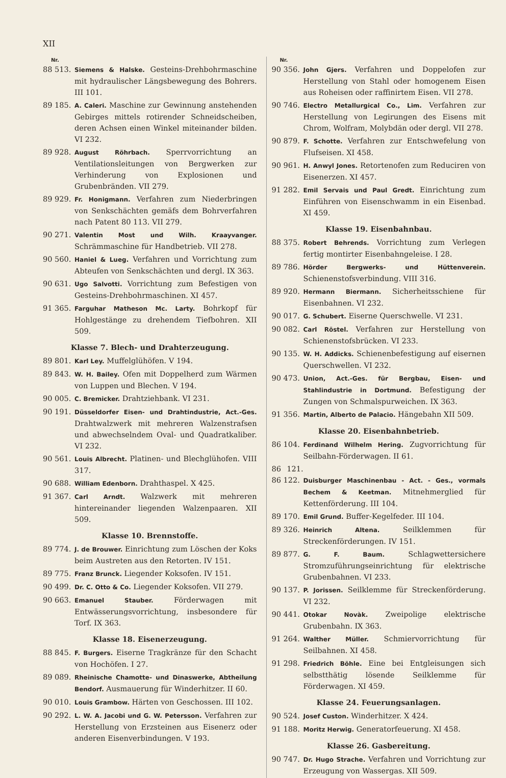XII
Nr.
88 513. Siemens & Halske. Gesteins-Drehbohrmaschine mit hydraulischer Längsbewegung des Bohrers. III 101.
89 185. A. Caleri. Maschine zur Gewinnung anstehenden Gebirges mittels rotirender Schneidscheiben, deren Achsen einen Winkel miteinander bilden. VI 232.
89 928. August Röhrbach. Sperrvorrichtung an Ventilationsleitungen von Bergwerken zur Verhinderung von Explosionen und Grubenbränden. VII 279.
89 929. Fr. Honigmann. Verfahren zum Niederbringen von Senkschächten gemäfs dem Bohrverfahren nach Patent 80 113. VII 279.
90 271. Valentin Most und Wilh. Kraayvanger. Schrämmaschine für Handbetrieb. VII 278.
90 560. Haniel & Lueg. Verfahren und Vorrichtung zum Abteufen von Senkschächten und dergl. IX 363.
90 631. Ugo Salvotti. Vorrichtung zum Befestigen von Gesteins-Drehbohrmaschinen. XI 457.
91 365. Farguhar Matheson Mc. Larty. Bohrkopf für Hohlgestänge zu drehendem Tiefbohren. XII 509.
Klasse 7. Blech- und Drahterzeugung.
89 801. Karl Ley. Muffelglühöfen. V 194.
89 843. W. H. Bailey. Ofen mit Doppelherd zum Wärmen von Luppen und Blechen. V 194.
90 005. C. Bremicker. Drahtziehbank. VI 231.
90 191. Düsseldorfer Eisen- und Drahtindustrie, Act.-Ges. Drahtwalzwerk mit mehreren Walzenstrafsen und abwechselndem Oval- und Quadratkaliber. VI 232.
90 561. Louis Albrecht. Platinen- und Blechglühofen. VIII 317.
90 688. William Edenborn. Drahthaspel. X 425.
91 367. Carl Arndt. Walzwerk mit mehreren hintereinander liegenden Walzenpaaren. XII 509.
Klasse 10. Brennstoffe.
89 774. J. de Brouwer. Einrichtung zum Löschen der Koks beim Austreten aus den Retorten. IV 151.
89 775. Franz Brunck. Liegender Koksofen. IV 151.
90 499. Dr. C. Otto & Co. Liegender Koksofen. VII 279.
90 663. Emanuel Stauber. Förderwagen mit Entwässerungsvorrichtung, insbesondere für Torf. IX 363.
Klasse 18. Eisenerzeugung.
88 845. F. Burgers. Eiserne Tragkränze für den Schacht von Hochöfen. I 27.
89 089. Rheinische Chamotte- und Dinaswerke, Abtheilung Bendorf. Ausmauerung für Winderhitzer. II 60.
90 010. Louis Grambow. Härten von Geschossen. III 102.
90 292. L. W. A. Jacobi und G. W. Petersson. Verfahren zur Herstellung von Erzsteinen aus Eisenerz oder anderen Eisenverbindungen. V 193.
Nr.
90 356. John Gjers. Verfahren und Doppelofen zur Herstellung von Stahl oder homogenem Eisen aus Roheisen oder raffinirtem Eisen. VII 278.
90 746. Electro Metallurgical Co., Lim. Verfahren zur Herstellung von Legirungen des Eisens mit Chrom, Wolfram, Molybdän oder dergl. VII 278.
90 879. F. Schotte. Verfahren zur Entschwefelung von Flufseisen. XI 458.
90 961. H. Anwyl Jones. Retortenofen zum Reduciren von Eisenerzen. XI 457.
91 282. Emil Servais und Paul Gredt. Einrichtung zum Einführen von Eisenschwamm in ein Eisenbad. XI 459.
Klasse 19. Eisenbahnbau.
88 375. Robert Behrends. Vorrichtung zum Verlegen fertig montirter Eisenbahngeleise. I 28.
89 786. Hörder Bergwerks- und Hüttenverein. Schienenstofsverbindung. VIII 316.
89 920. Hermann Biermann. Sicherheitsschiene für Eisenbahnen. VI 232.
90 017. G. Schubert. Eiserne Querschwelle. VI 231.
90 082. Carl Röstel. Verfahren zur Herstellung von Schienenstofsbrücken. VI 233.
90 135. W. H. Addicks. Schienenbefestigung auf eisernen Querschwellen. VI 232.
90 473. Union, Act.-Ges. für Bergbau, Eisen- und Stahlindustrie in Dortmund. Befestigung der Zungen von Schmalspurweichen. IX 363.
91 356. Martin, Alberto de Palacio. Hängebahn XII 509.
Klasse 20. Eisenbahnbetrieb.
86 104. Ferdinand Wilhelm Hering. Zugvorrichtung für Seilbahn-Förderwagen. II 61.
86 121. 86 122. Duisburger Maschinenbau - Act. - Ges., vormals Bechem & Keetman. Mitnehmerglied für Kettenförderung. III 104.
89 170. Emil Grund. Buffer-Kegelfeder. III 104.
89 326. Heinrich Altena. Seilklemmen für Streckenförderungen. IV 151.
89 877. G. F. Baum. Schlagwettersichere Stromzuführungseinrichtung für elektrische Grubenbahnen. VI 233.
90 137. P. Jorissen. Seilklemme für Streckenförderung. VI 232.
90 441. Otokar Novàk. Zweipolige elektrische Grubenbahn. IX 363.
91 264. Walther Müller. Schmiervorrichtung für Seilbahnen. XI 458.
91 298. Friedrich Böhle. Eine bei Entgleisungen sich selbstthätig lösende Seilklemme für Förderwagen. XI 459.
Klasse 24. Feuerungsanlagen.
90 524. Josef Custon. Winderhitzer. X 424.
91 188. Moritz Herwig. Generatorfeuerung. XI 458.
Klasse 26. Gasbereitung.
90 747. Dr. Hugo Strache. Verfahren und Vorrichtung zur Erzeugung von Wassergas. XII 509.